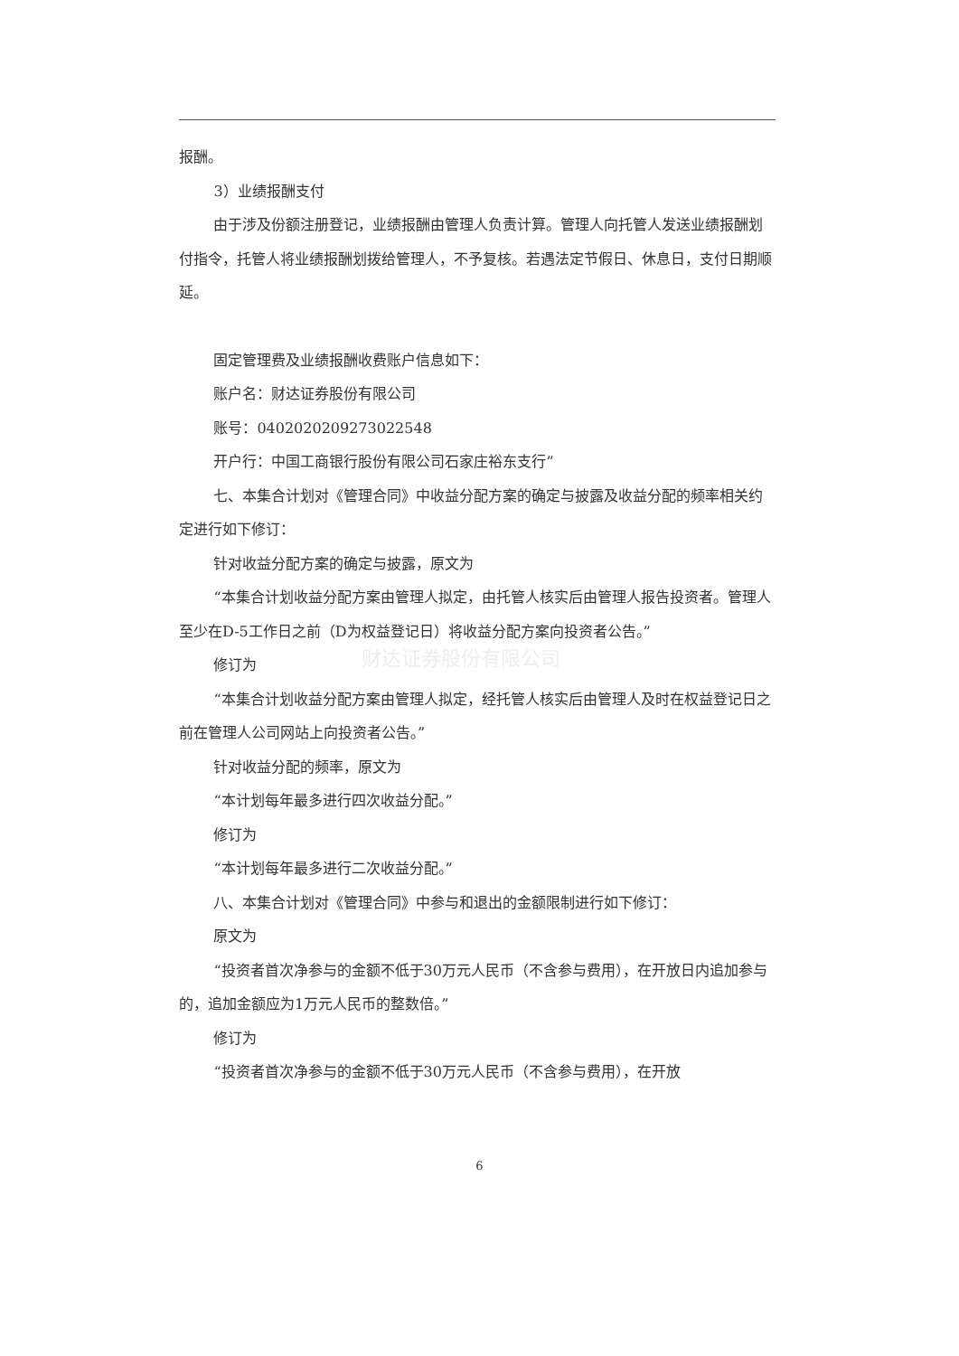财达证券股份有限公司
报酬。
3）业绩报酬支付
由于涉及份额注册登记，业绩报酬由管理人负责计算。管理人向托管人发送业绩报酬划付指令，托管人将业绩报酬划拨给管理人，不予复核。若遇法定节假日、休息日，支付日期顺延。
固定管理费及业绩报酬收费账户信息如下：
账户名：财达证券股份有限公司
账号：0402020209273022548
开户行：中国工商银行股份有限公司石家庄裕东支行”
七、本集合计划对《管理合同》中收益分配方案的确定与披露及收益分配的频率相关约定进行如下修订：
针对收益分配方案的确定与披露，原文为
“本集合计划收益分配方案由管理人拟定，由托管人核实后由管理人报告投资者。管理人至少在D-5工作日之前（D为权益登记日）将收益分配方案向投资者公告。”
修订为
“本集合计划收益分配方案由管理人拟定，经托管人核实后由管理人及时在权益登记日之前在管理人公司网站上向投资者公告。”
针对收益分配的频率，原文为
“本计划每年最多进行四次收益分配。”
修订为
“本计划每年最多进行二次收益分配。”
八、本集合计划对《管理合同》中参与和退出的金额限制进行如下修订：
原文为
“投资者首次净参与的金额不低于30万元人民币（不含参与费用），在开放日内追加参与的，追加金额应为1万元人民币的整数倍。”
修订为
“投资者首次净参与的金额不低于30万元人民币（不含参与费用），在开放
6